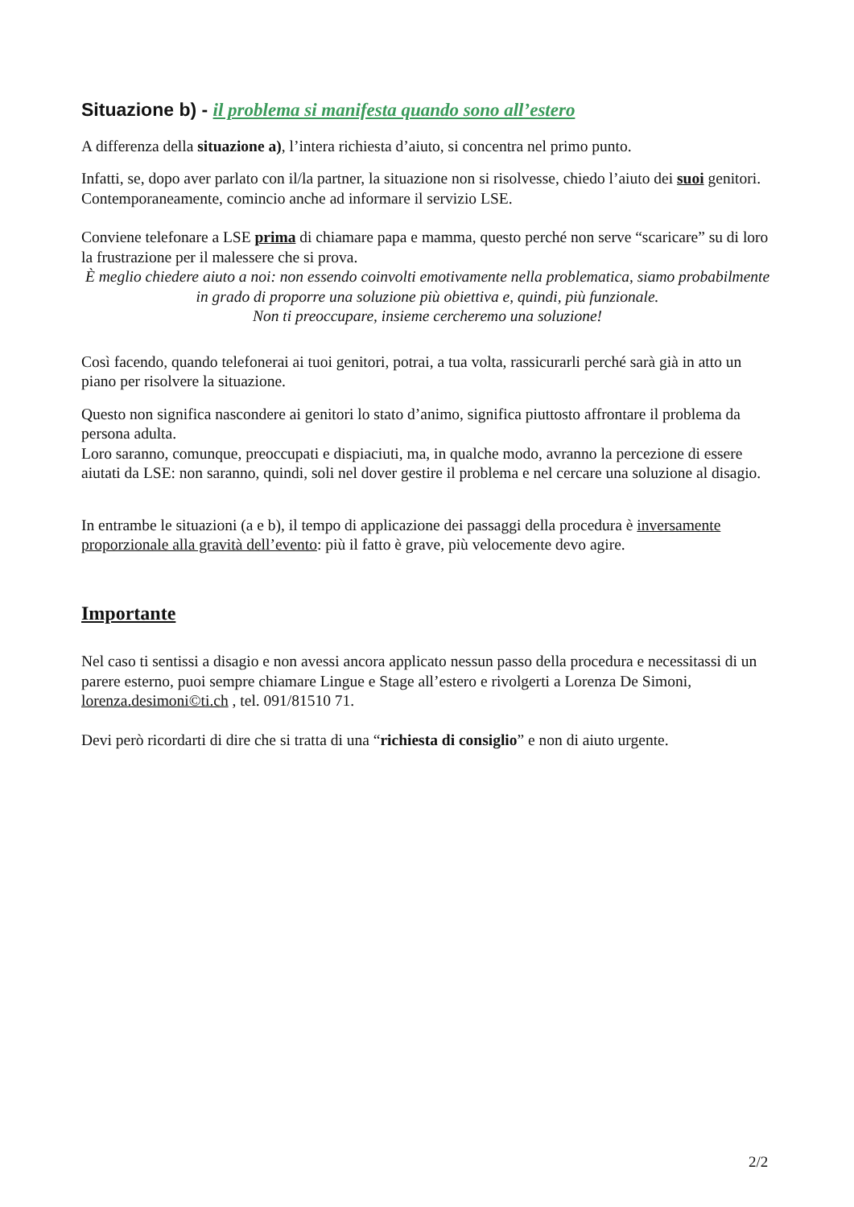Situazione b) - il problema si manifesta quando sono all’estero
A differenza della situazione a), l’intera richiesta d’aiuto, si concentra nel primo punto.
Infatti, se, dopo aver parlato con il/la partner, la situazione non si risolvesse, chiedo l’aiuto dei suoi genitori.
Contemporaneamente, comincio anche ad informare il servizio LSE.
Conviene telefonare a LSE prima di chiamare papa e mamma, questo perché non serve “scaricare” su di loro la frustrazione per il malessere che si prova.
È meglio chiedere aiuto a noi: non essendo coinvolti emotivamente nella problematica, siamo probabilmente in grado di proporre una soluzione più obiettiva e, quindi, più funzionale.
Non ti preoccupare, insieme cercheremo una soluzione!
Così facendo, quando telefonerai ai tuoi genitori, potrai, a tua volta, rassicurarli perché sarà già in atto un piano per risolvere la situazione.
Questo non significa nascondere ai genitori lo stato d’animo, significa piuttosto affrontare il problema da persona adulta.
Loro saranno, comunque, preoccupati e dispiaciuti, ma, in qualche modo, avranno la percezione di essere aiutati da LSE: non saranno, quindi, soli nel dover gestire il problema e nel cercare una soluzione al disagio.
In entrambe le situazioni (a e b), il tempo di applicazione dei passaggi della procedura è inversamente proporzionale alla gravità dell’evento: più il fatto è grave, più velocemente devo agire.
Importante
Nel caso ti sentissi a disagio e non avessi ancora applicato nessun passo della procedura e necessitassi di un parere esterno, puoi sempre chiamare Lingue e Stage all’estero e rivolgerti a Lorenza De Simoni, lorenza.desimoni©ti.ch , tel. 091/81510 71.
Devi però ricordarti di dire che si tratta di una “richiesta di consiglio” e non di aiuto urgente.
2/2